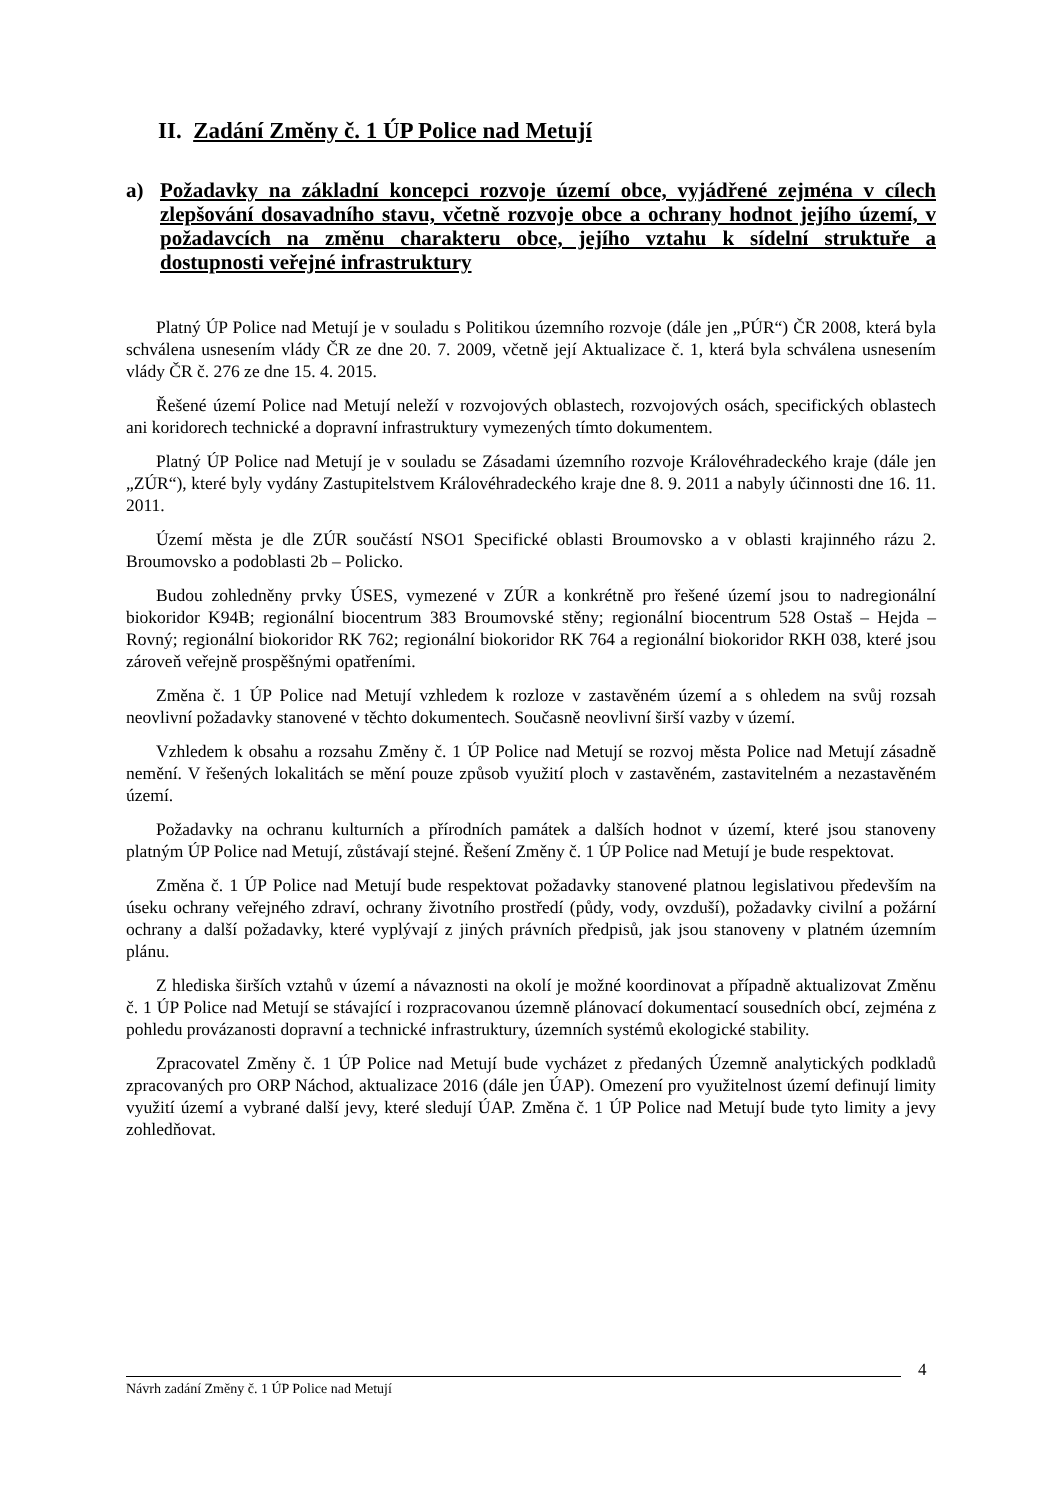II. Zadání Změny č. 1 ÚP Police nad Metují
a) Požadavky na základní koncepci rozvoje území obce, vyjádřené zejména v cílech zlepšování dosavadního stavu, včetně rozvoje obce a ochrany hodnot jejího území, v požadavcích na změnu charakteru obce, jejího vztahu k sídelní struktuře a dostupnosti veřejné infrastruktury
Platný ÚP Police nad Metují je v souladu s Politikou územního rozvoje (dále jen „PÚR“) ČR 2008, která byla schválena usnesením vlády ČR ze dne 20. 7. 2009, včetně její Aktualizace č. 1, která byla schválena usnesením vlády ČR č. 276 ze dne 15. 4. 2015.
Řešené území Police nad Metují neleží v rozvojových oblastech, rozvojových osách, specifických oblastech ani koridorech technické a dopravní infrastruktury vymezených tímto dokumentem.
Platný ÚP Police nad Metují je v souladu se Zásadami územního rozvoje Královéhradeckého kraje (dále jen „ZÚR“), které byly vydány Zastupitelstvem Královéhradeckého kraje dne 8. 9. 2011 a nabyly účinnosti dne 16. 11. 2011.
Území města je dle ZÚR součástí NSO1 Specifické oblasti Broumovsko a v oblasti krajinného rázu 2. Broumovsko a podoblasti 2b – Policko.
Budou zohledněny prvky ÚSES, vymezené v ZÚR a konkrétně pro řešené území jsou to nadregionální biokoridor K94B; regionální biocentrum 383 Broumovské stěny; regionální biocentrum 528 Ostaš – Hejda – Rovný; regionální biokoridor RK 762; regionální biokoridor RK 764 a regionální biokoridor RKH 038, které jsou zároveň veřejně prospěšnými opatřeními.
Změna č. 1 ÚP Police nad Metují vzhledem k rozloze v zastavěném území a s ohledem na svůj rozsah neovlivní požadavky stanovené v těchto dokumentech. Současně neovlivní širší vazby v území.
Vzhledem k obsahu a rozsahu Změny č. 1 ÚP Police nad Metují se rozvoj města Police nad Metují zásadně nemění. V řešených lokalitách se mění pouze způsob využití ploch v zastavěném, zastavitelném a nezastavěném území.
Požadavky na ochranu kulturních a přírodních památek a dalších hodnot v území, které jsou stanoveny platným ÚP Police nad Metují, zůstávají stejné. Řešení Změny č. 1 ÚP Police nad Metují je bude respektovat.
Změna č. 1 ÚP Police nad Metují bude respektovat požadavky stanovené platnou legislativou především na úseku ochrany veřejného zdraví, ochrany životního prostředí (půdy, vody, ovzduší), požadavky civilní a požární ochrany a další požadavky, které vyplývají z jiných právních předpisů, jak jsou stanoveny v platném územním plánu.
Z hlediska širších vztahů v území a návaznosti na okolí je možné koordinovat a případně aktualizovat Změnu č. 1 ÚP Police nad Metují se stávající i rozpracovanou územně plánovací dokumentací sousedních obcí, zejména z pohledu provázanosti dopravní a technické infrastruktury, územních systémů ekologické stability.
Zpracovatel Změny č. 1 ÚP Police nad Metují bude vycházet z předaných Územně analytických podkladů zpracovaných pro ORP Náchod, aktualizace 2016 (dále jen ÚAP). Omezení pro využitelnost území definují limity využití území a vybrané další jevy, které sledují ÚAP. Změna č. 1 ÚP Police nad Metují bude tyto limity a jevy zohledňovat.
4
Návrh zadání Změny č. 1 ÚP Police nad Metují